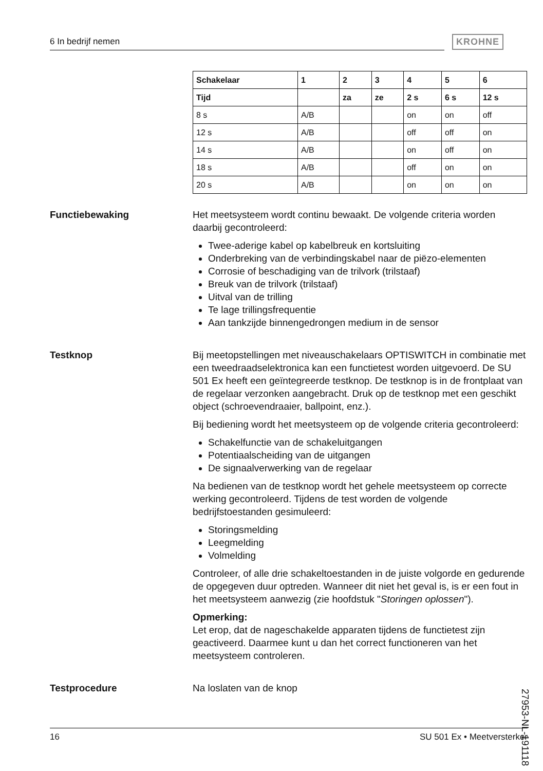6 In bedrijf nemen KROHNE
| Schakelaar | 1 | 2 | 3 | 4 | 5 | 6 |
| --- | --- | --- | --- | --- | --- | --- |
| Tijd | | za | ze | 2 s | 6 s | 12 s |
| 8 s | A/B | | | on | on | off |
| 12 s | A/B | | | off | off | on |
| 14 s | A/B | | | on | off | on |
| 18 s | A/B | | | off | on | on |
| 20 s | A/B | | | on | on | on |
Functiebewaking Het meetsysteem wordt continu bewaakt. De volgende criteria worden daarbij gecontroleerd:
Twee-aderige kabel op kabelbreuk en kortsluiting
Onderbreking van de verbindingskabel naar de piëzo-elementen
Corrosie of beschadiging van de trilvork (trilstaaf)
Breuk van de trilvork (trilstaaf)
Uitval van de trilling
Te lage trillingsfrequentie
Aan tankzijde binnengedrongen medium in de sensor
Testknop Bij meetopstellingen met niveauschakelaars OPTISWITCH in combinatie met een tweedraadselektronica kan een functietest worden uitgevoerd. De SU 501 Ex heeft een geïntegreerde testknop. De testknop is in de frontplaat van de regelaar verzonken aangebracht. Druk op de testknop met een geschikt object (schroevendraaier, ballpoint, enz.).
Bij bediening wordt het meetsysteem op de volgende criteria gecontroleerd:
Schakelfunctie van de schakeluitgangen
Potentiaalscheiding van de uitgangen
De signaalverwerking van de regelaar
Na bedienen van de testknop wordt het gehele meetsysteem op correcte werking gecontroleerd. Tijdens de test worden de volgende bedrijfstoestanden gesimuleerd:
Storingsmelding
Leegmelding
Volmelding
Controleer, of alle drie schakeltoestanden in de juiste volgorde en gedurende de opgegeven duur optreden. Wanneer dit niet het geval is, is er een fout in het meetsysteem aanwezig (zie hoofdstuk "Storingen oplossen").
Opmerking:
Let erop, dat de nageschakelde apparaten tijdens de functietest zijn geactiveerd. Daarmee kunt u dan het correct functioneren van het meetsysteem controleren.
Testprocedure Na loslaten van de knop
27953-NL-191118
16 SU 501 Ex • Meetversterker